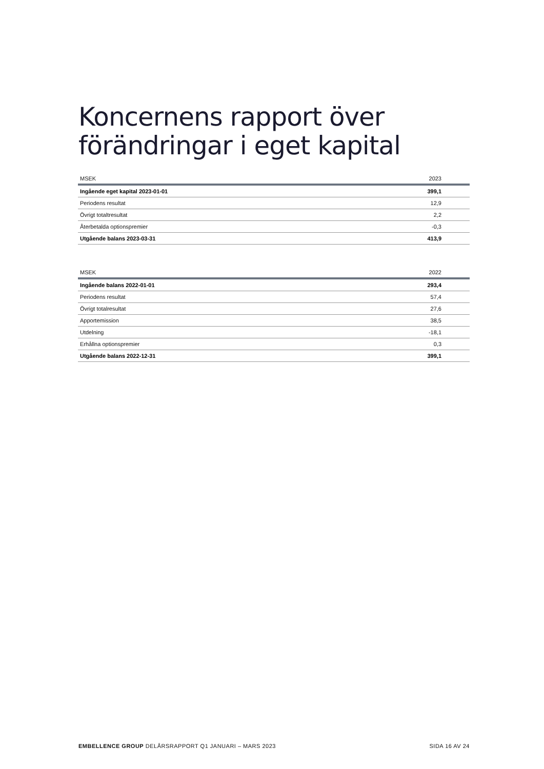Koncernens rapport över förändringar i eget kapital
| MSEK | 2023 |
| --- | --- |
| Ingående eget kapital 2023-01-01 | 399,1 |
| Periodens resultat | 12,9 |
| Övrigt totaltresultat | 2,2 |
| Återbetalda optionspremier | -0,3 |
| Utgående balans 2023-03-31 | 413,9 |
| MSEK | 2022 |
| --- | --- |
| Ingående balans 2022-01-01 | 293,4 |
| Periodens resultat | 57,4 |
| Övrigt totalresultat | 27,6 |
| Apportemission | 38,5 |
| Utdelning | -18,1 |
| Erhållna optionspremier | 0,3 |
| Utgående balans 2022-12-31 | 399,1 |
EMBELLENCE GROUP DELÅRSRAPPORT Q1 JANUARI – MARS 2023 SIDA 16 AV 24